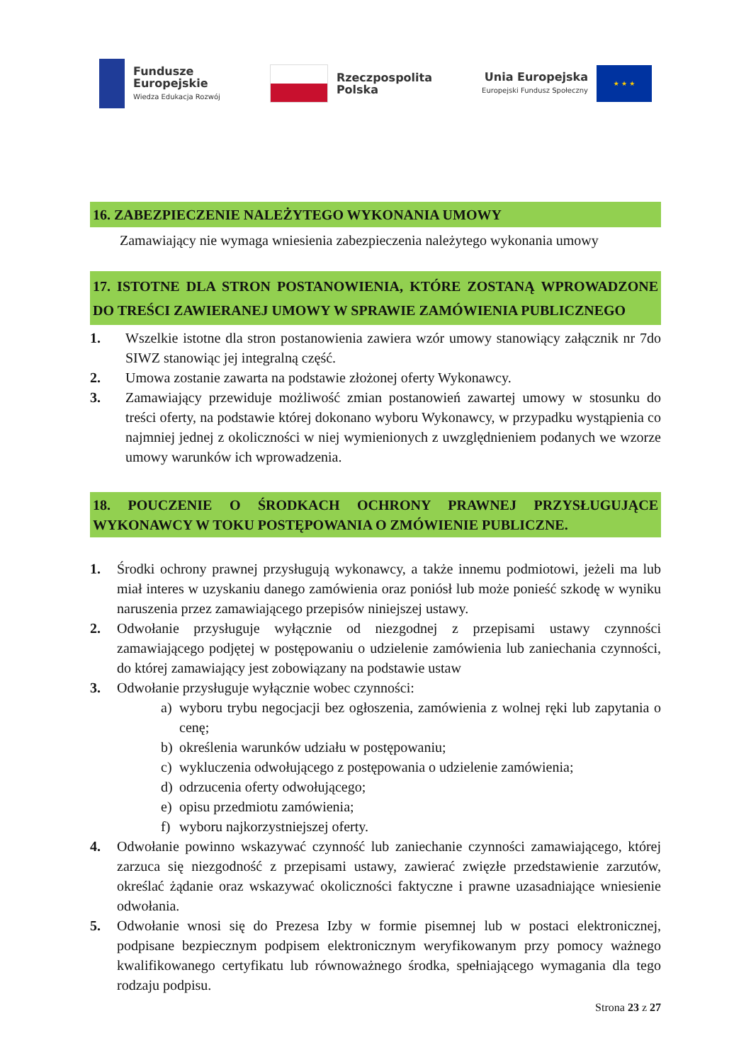Fundusze
Europejskie
Wiedza Edukacja Rozwój
Rzeczpospolita
Polska
Unia Europejska
Europejski Fundusz Społeczny
★ ★ ★
16. ZABEZPIECZENIE NALEŻYTEGO WYKONANIA UMOWY
Zamawiający nie wymaga wniesienia zabezpieczenia należytego wykonania umowy
17. ISTOTNE DLA STRON POSTANOWIENIA, KTÓRE ZOSTANĄ WPROWADZONE DO TREŚCI ZAWIERANEJ UMOWY W SPRAWIE ZAMÓWIENIA PUBLICZNEGO
1. Wszelkie istotne dla stron postanowienia zawiera wzór umowy stanowiący załącznik nr 7do SIWZ stanowiąc jej integralną część.
2. Umowa zostanie zawarta na podstawie złożonej oferty Wykonawcy.
3. Zamawiający przewiduje możliwość zmian postanowień zawartej umowy w stosunku do treści oferty, na podstawie której dokonano wyboru Wykonawcy, w przypadku wystąpienia co najmniej jednej z okoliczności w niej wymienionych z uwzględnieniem podanych we wzorze umowy warunków ich wprowadzenia.
18. POUCZENIE O ŚRODKACH OCHRONY PRAWNEJ PRZYSŁUGUJĄCE WYKONAWCY W TOKU POSTĘPOWANIA O ZMÓWIENIE PUBLICZNE.
1. Środki ochrony prawnej przysługują wykonawcy, a także innemu podmiotowi, jeżeli ma lub miał interes w uzyskaniu danego zamówienia oraz poniósł lub może ponieść szkodę w wyniku naruszenia przez zamawiającego przepisów niniejszej ustawy.
2. Odwołanie przysługuje wyłącznie od niezgodnej z przepisami ustawy czynności zamawiającego podjętej w postępowaniu o udzielenie zamówienia lub zaniechania czynności, do której zamawiający jest zobowiązany na podstawie ustaw
3. Odwołanie przysługuje wyłącznie wobec czynności:
a) wyboru trybu negocjacji bez ogłoszenia, zamówienia z wolnej ręki lub zapytania o cenę;
b) określenia warunków udziału w postępowaniu;
c) wykluczenia odwołującego z postępowania o udzielenie zamówienia;
d) odrzucenia oferty odwołującego;
e) opisu przedmiotu zamówienia;
f) wyboru najkorzystniejszej oferty.
4. Odwołanie powinno wskazywać czynność lub zaniechanie czynności zamawiającego, której zarzuca się niezgodność z przepisami ustawy, zawierać zwięzłe przedstawienie zarzutów, określać żądanie oraz wskazywać okoliczności faktyczne i prawne uzasadniające wniesienie odwołania.
5. Odwołanie wnosi się do Prezesa Izby w formie pisemnej lub w postaci elektronicznej, podpisane bezpiecznym podpisem elektronicznym weryfikowanym przy pomocy ważnego kwalifikowanego certyfikatu lub równoważnego środka, spełniającego wymagania dla tego rodzaju podpisu.
Strona 23 z 27